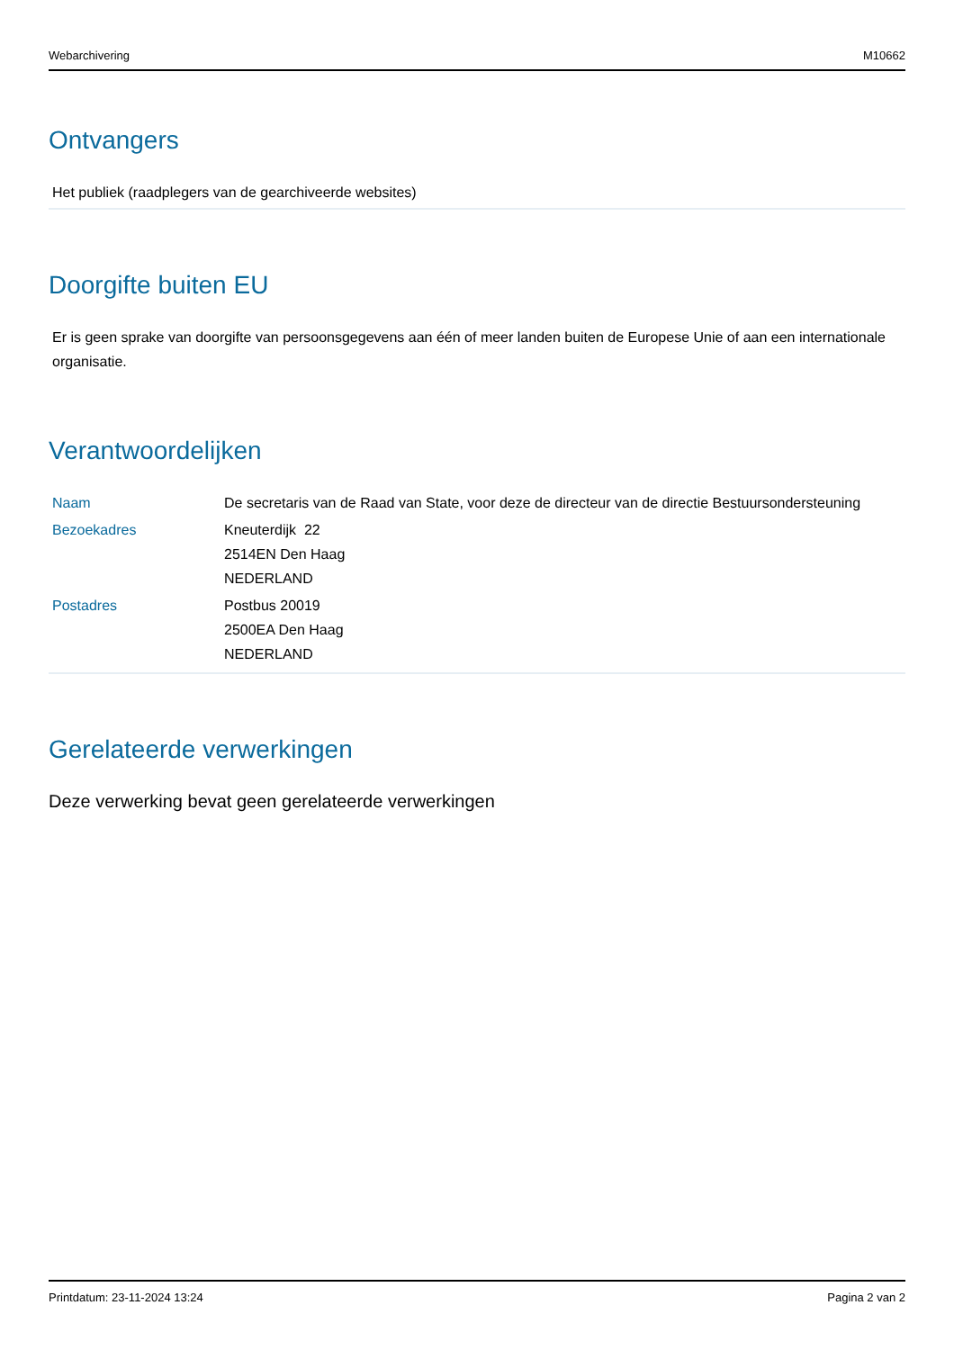Webarchivering M10662
Ontvangers
Het publiek (raadplegers van de gearchiveerde websites)
Doorgifte buiten EU
Er is geen sprake van doorgifte van persoonsgegevens aan één of meer landen buiten de Europese Unie of aan een internationale organisatie.
Verantwoordelijken
| Naam | De secretaris van de Raad van State, voor deze de directeur van de directie Bestuursondersteuning |
| Bezoekadres | Kneuterdijk 22 2514EN Den Haag NEDERLAND |
| Postadres | Postbus 20019 2500EA Den Haag NEDERLAND |
Gerelateerde verwerkingen
Deze verwerking bevat geen gerelateerde verwerkingen
Printdatum: 23-11-2024 13:24 Pagina 2 van 2